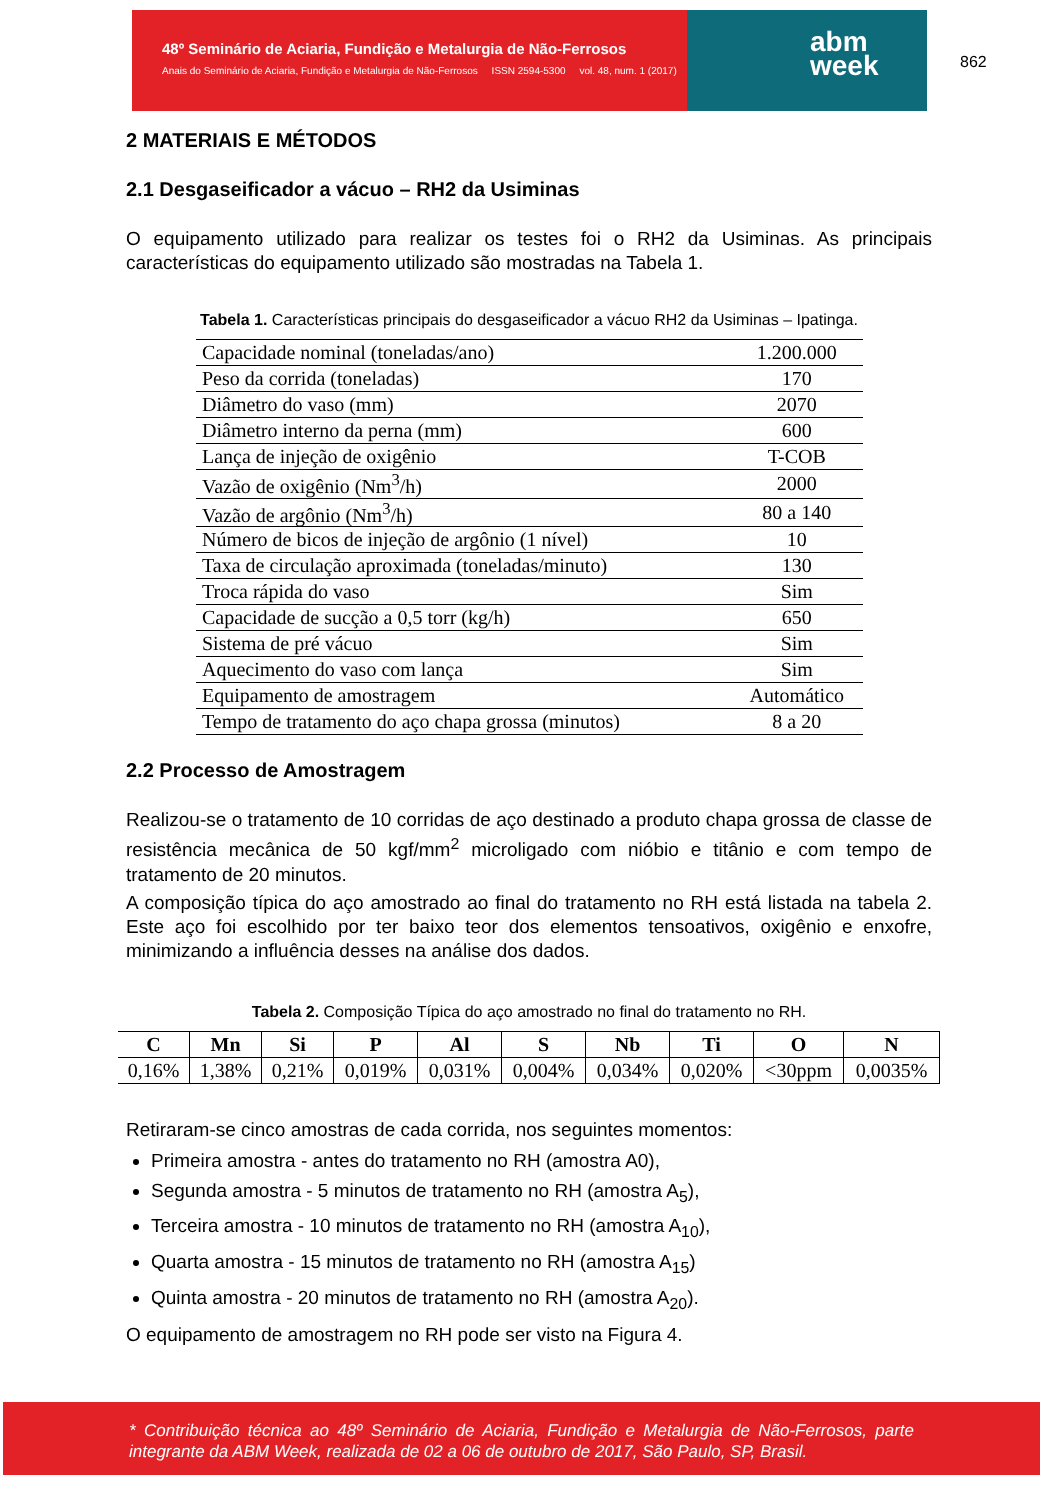48º Seminário de Aciaria, Fundição e Metalurgia de Não-Ferrosos
Anais do Seminário de Aciaria, Fundição e Metalurgia de Não-Ferrosos ISSN 2594-5300 vol. 48, num. 1 (2017)
abm
week
862
2 MATERIAIS E MÉTODOS
2.1 Desgaseificador a vácuo – RH2 da Usiminas
O equipamento utilizado para realizar os testes foi o RH2 da Usiminas. As principais características do equipamento utilizado são mostradas na Tabela 1.
Tabela 1. Características principais do desgaseificador a vácuo RH2 da Usiminas – Ipatinga.
| Capacidade nominal (toneladas/ano) | 1.200.000 |
| Peso da corrida (toneladas) | 170 |
| Diâmetro do vaso (mm) | 2070 |
| Diâmetro interno da perna (mm) | 600 |
| Lança de injeção de oxigênio | T-COB |
| Vazão de oxigênio (Nm<sup>3</sup>/h) | 2000 |
| Vazão de argônio (Nm<sup>3</sup>/h) | 80 a 140 |
| Número de bicos de injeção de argônio (1 nível) | 10 |
| Taxa de circulação aproximada (toneladas/minuto) | 130 |
| Troca rápida do vaso | Sim |
| Capacidade de sucção a 0,5 torr (kg/h) | 650 |
| Sistema de pré vácuo | Sim |
| Aquecimento do vaso com lança | Sim |
| Equipamento de amostragem | Automático |
| Tempo de tratamento do aço chapa grossa (minutos) | 8 a 20 |
2.2 Processo de Amostragem
Realizou-se o tratamento de 10 corridas de aço destinado a produto chapa grossa de classe de resistência mecânica de 50 kgf/mm<sup>2</sup> microligado com nióbio e titânio e com tempo de tratamento de 20 minutos.
A composição típica do aço amostrado ao final do tratamento no RH está listada na tabela 2. Este aço foi escolhido por ter baixo teor dos elementos tensoativos, oxigênio e enxofre, minimizando a influência desses na análise dos dados.
Tabela 2. Composição Típica do aço amostrado no final do tratamento no RH.
| C | Mn | Si | P | Al | S | Nb | Ti | O | N |
| --- | --- | --- | --- | --- | --- | --- | --- | --- | --- |
| 0,16% | 1,38% | 0,21% | 0,019% | 0,031% | 0,004% | 0,034% | 0,020% | <30ppm | 0,0035% |
Retiraram-se cinco amostras de cada corrida, nos seguintes momentos:
Primeira amostra - antes do tratamento no RH (amostra A0),
Segunda amostra - 5 minutos de tratamento no RH (amostra A<sub>5</sub>),
Terceira amostra - 10 minutos de tratamento no RH (amostra A<sub>10</sub>),
Quarta amostra - 15 minutos de tratamento no RH (amostra A<sub>15</sub>)
Quinta amostra - 20 minutos de tratamento no RH (amostra A<sub>20</sub>).
O equipamento de amostragem no RH pode ser visto na Figura 4.
* Contribuição técnica ao 48º Seminário de Aciaria, Fundição e Metalurgia de Não-Ferrosos, parte integrante da ABM Week, realizada de 02 a 06 de outubro de 2017, São Paulo, SP, Brasil.